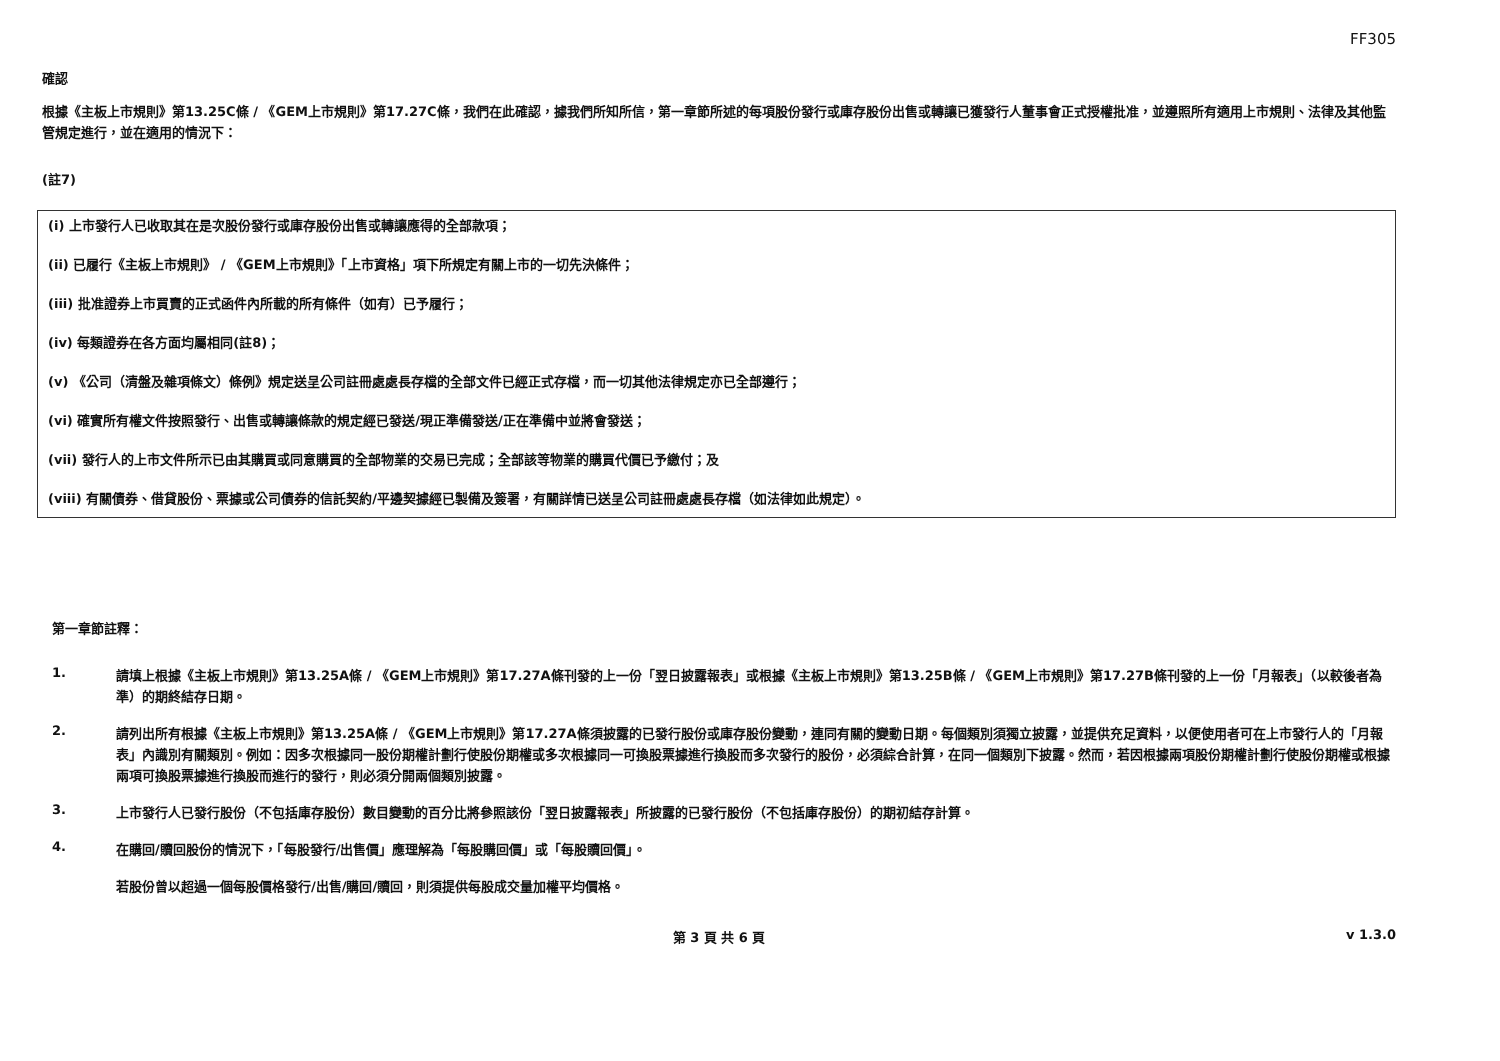FF305
確認
根據《主板上市規則》第13.25C條 / 《GEM上市規則》第17.27C條，我們在此確認，據我們所知所信，第一章節所述的每項股份發行或庫存股份出售或轉讓已獲發行人董事會正式授權批准，並遵照所有適用上市規則、法律及其他監管規定進行，並在適用的情況下：
(註7)
(i) 上市發行人已收取其在是次股份發行或庫存股份出售或轉讓應得的全部款項；
(ii) 已履行《主板上市規則》 / 《GEM上市規則》「上市資格」項下所規定有關上市的一切先決條件；
(iii) 批准證券上市買賣的正式函件內所載的所有條件（如有）已予履行；
(iv) 每類證券在各方面均屬相同(註8)；
(v) 《公司（清盤及雜項條文）條例》規定送呈公司註冊處處長存檔的全部文件已經正式存檔，而一切其他法律規定亦已全部遵行；
(vi) 確實所有權文件按照發行、出售或轉讓條款的規定經已發送/現正準備發送/正在準備中並將會發送；
(vii) 發行人的上市文件所示已由其購買或同意購買的全部物業的交易已完成；全部該等物業的購買代價已予繳付；及
(viii) 有關債券、借貸股份、票據或公司債券的信託契約/平邊契據經已製備及簽署，有關詳情已送呈公司註冊處處長存檔（如法律如此規定）。
第一章節註釋：
1.
請填上根據《主板上市規則》第13.25A條 / 《GEM上市規則》第17.27A條刊發的上一份「翌日披露報表」或根據《主板上市規則》第13.25B條 / 《GEM上市規則》第17.27B條刊發的上一份「月報表」（以較後者為準）的期終結存日期。
2.
請列出所有根據《主板上市規則》第13.25A條 / 《GEM上市規則》第17.27A條須披露的已發行股份或庫存股份變動，連同有關的變動日期。每個類別須獨立披露，並提供充足資料，以便使用者可在上市發行人的「月報表」內識別有關類別。例如：因多次根據同一股份期權計劃行使股份期權或多次根據同一可換股票據進行換股而多次發行的股份，必須綜合計算，在同一個類別下披露。然而，若因根據兩項股份期權計劃行使股份期權或根據兩項可換股票據進行換股而進行的發行，則必須分開兩個類別披露。
3.
上市發行人已發行股份（不包括庫存股份）數目變動的百分比將參照該份「翌日披露報表」所披露的已發行股份（不包括庫存股份）的期初結存計算。
4.
在購回/贖回股份的情況下，「每股發行/出售價」應理解為「每股購回價」或「每股贖回價」。
若股份曾以超過一個每股價格發行/出售/購回/贖回，則須提供每股成交量加權平均價格。
第 3 頁 共 6 頁 v 1.3.0